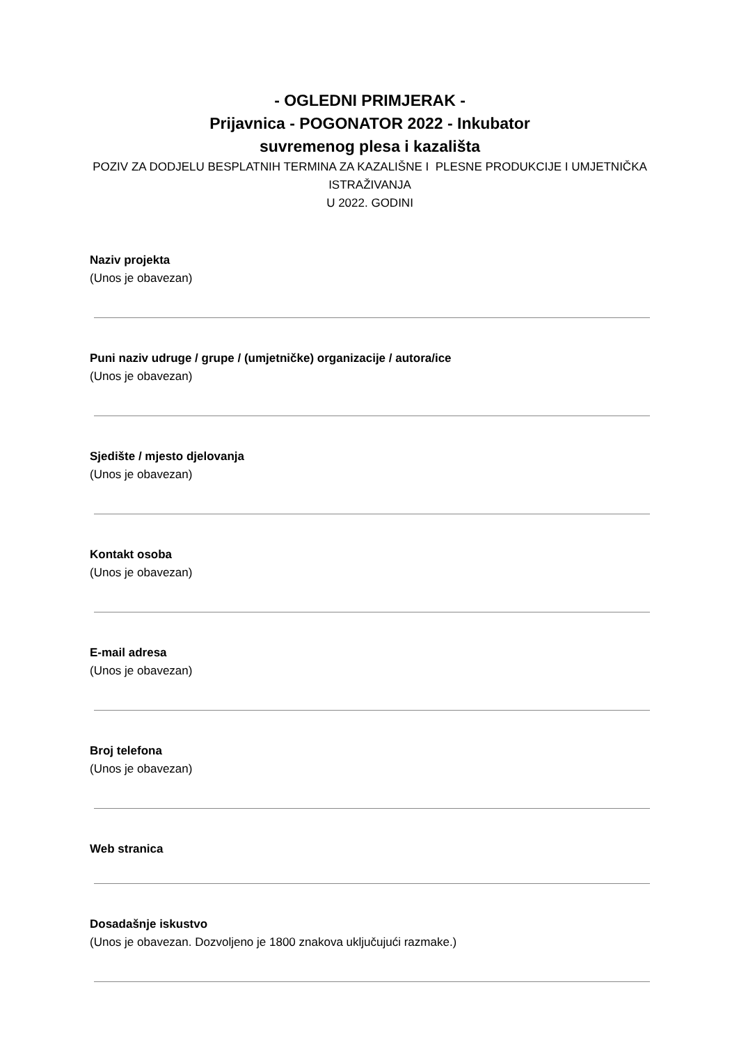- OGLEDNI PRIMJERAK -
Prijavnica - POGONATOR 2022 - Inkubator
suvremenog plesa i kazališta
POZIV ZA DODJELU BESPLATNIH TERMINA ZA KAZALIŠNE I PLESNE PRODUKCIJE I UMJETNIČKA ISTRAŽIVANJA
U 2022. GODINI
Naziv projekta
(Unos je obavezan)
Puni naziv udruge / grupe / (umjetničke) organizacije / autora/ice
(Unos je obavezan)
Sjedište / mjesto djelovanja
(Unos je obavezan)
Kontakt osoba
(Unos je obavezan)
E-mail adresa
(Unos je obavezan)
Broj telefona
(Unos je obavezan)
Web stranica
Dosadašnje iskustvo
(Unos je obavezan. Dozvoljeno je 1800 znakova uključujući razmake.)